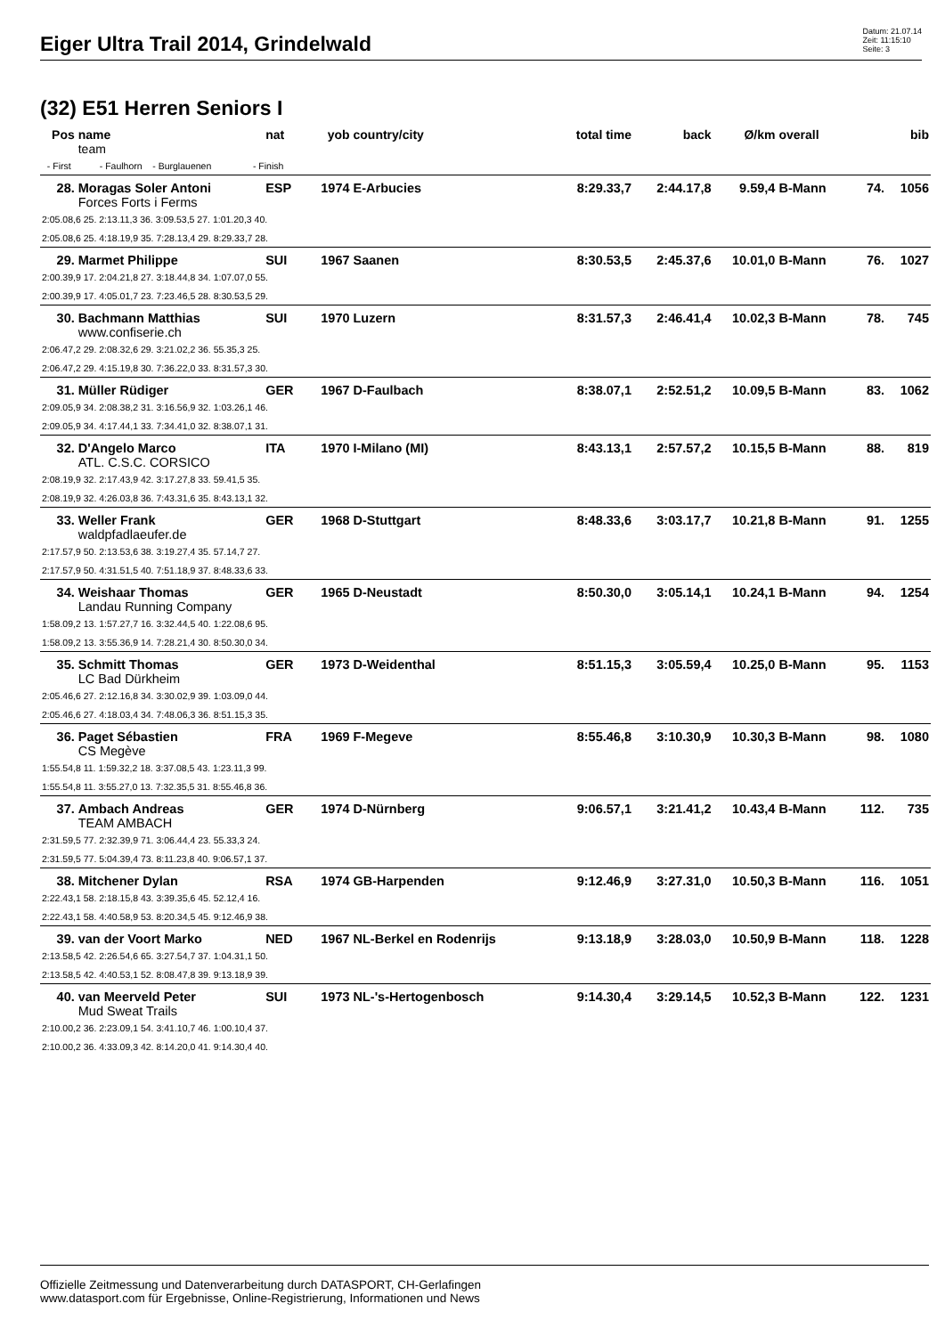Eiger Ultra Trail 2014, Grindelwald
Datum: 21.07.14
Zeit: 11:15:10
Seite: 3
(32) E51 Herren Seniors I
| Pos | name | nat | yob | country/city | total time | back | Ø/km | overall | | bib |
| --- | --- | --- | --- | --- | --- | --- | --- | --- | --- | --- |
| | team | | | | | | | | | |
| - First - Faulhorn - Burglauenen - Finish | | | | | | | | | | |
| 28. | Moragas Soler Antoni | ESP | 1974 | E-Arbucies | 8:29.33,7 | 2:44.17,8 | 9.59,4 | B-Mann | 74. | 1056 |
| | Forces Forts i Ferms | | | | | | | | | |
| 2:05.08,6 25. 2:13.11,3 36. 3:09.53,5 27. 1:01.20,3 40. | | | | | | | | | | |
| 2:05.08,6 25. 4:18.19,9 35. 7:28.13,4 29. 8:29.33,7 28. | | | | | | | | | | |
| 29. | Marmet Philippe | SUI | 1967 | Saanen | 8:30.53,5 | 2:45.37,6 | 10.01,0 | B-Mann | 76. | 1027 |
| 2:00.39,9 17. 2:04.21,8 27. 3:18.44,8 34. 1:07.07,0 55. | | | | | | | | | | |
| 2:00.39,9 17. 4:05.01,7 23. 7:23.46,5 28. 8:30.53,5 29. | | | | | | | | | | |
| 30. | Bachmann Matthias | SUI | 1970 | Luzern | 8:31.57,3 | 2:46.41,4 | 10.02,3 | B-Mann | 78. | 745 |
| | www.confiserie.ch | | | | | | | | | |
| 2:06.47,2 29. 2:08.32,6 29. 3:21.02,2 36. 55.35,3 25. | | | | | | | | | | |
| 2:06.47,2 29. 4:15.19,8 30. 7:36.22,0 33. 8:31.57,3 30. | | | | | | | | | | |
| 31. | Müller Rüdiger | GER | 1967 | D-Faulbach | 8:38.07,1 | 2:52.51,2 | 10.09,5 | B-Mann | 83. | 1062 |
| 2:09.05,9 34. 2:08.38,2 31. 3:16.56,9 32. 1:03.26,1 46. | | | | | | | | | | |
| 2:09.05,9 34. 4:17.44,1 33. 7:34.41,0 32. 8:38.07,1 31. | | | | | | | | | | |
| 32. | D'Angelo Marco | ITA | 1970 | I-Milano (MI) | 8:43.13,1 | 2:57.57,2 | 10.15,5 | B-Mann | 88. | 819 |
| | ATL. C.S.C. CORSICO | | | | | | | | | |
| 2:08.19,9 32. 2:17.43,9 42. 3:17.27,8 33. 59.41,5 35. | | | | | | | | | | |
| 2:08.19,9 32. 4:26.03,8 36. 7:43.31,6 35. 8:43.13,1 32. | | | | | | | | | | |
| 33. | Weller Frank | GER | 1968 | D-Stuttgart | 8:48.33,6 | 3:03.17,7 | 10.21,8 | B-Mann | 91. | 1255 |
| | waldpfadlaeufer.de | | | | | | | | | |
| 2:17.57,9 50. 2:13.53,6 38. 3:19.27,4 35. 57.14,7 27. | | | | | | | | | | |
| 2:17.57,9 50. 4:31.51,5 40. 7:51.18,9 37. 8:48.33,6 33. | | | | | | | | | | |
| 34. | Weishaar Thomas | GER | 1965 | D-Neustadt | 8:50.30,0 | 3:05.14,1 | 10.24,1 | B-Mann | 94. | 1254 |
| | Landau Running Company | | | | | | | | | |
| 1:58.09,2 13. 1:57.27,7 16. 3:32.44,5 40. 1:22.08,6 95. | | | | | | | | | | |
| 1:58.09,2 13. 3:55.36,9 14. 7:28.21,4 30. 8:50.30,0 34. | | | | | | | | | | |
| 35. | Schmitt Thomas | GER | 1973 | D-Weidenthal | 8:51.15,3 | 3:05.59,4 | 10.25,0 | B-Mann | 95. | 1153 |
| | LC Bad Dürkheim | | | | | | | | | |
| 2:05.46,6 27. 2:12.16,8 34. 3:30.02,9 39. 1:03.09,0 44. | | | | | | | | | | |
| 2:05.46,6 27. 4:18.03,4 34. 7:48.06,3 36. 8:51.15,3 35. | | | | | | | | | | |
| 36. | Paget Sébastien | FRA | 1969 | F-Megeve | 8:55.46,8 | 3:10.30,9 | 10.30,3 | B-Mann | 98. | 1080 |
| | CS Megève | | | | | | | | | |
| 1:55.54,8 11. 1:59.32,2 18. 3:37.08,5 43. 1:23.11,3 99. | | | | | | | | | | |
| 1:55.54,8 11. 3:55.27,0 13. 7:32.35,5 31. 8:55.46,8 36. | | | | | | | | | | |
| 37. | Ambach Andreas | GER | 1974 | D-Nürnberg | 9:06.57,1 | 3:21.41,2 | 10.43,4 | B-Mann | 112. | 735 |
| | TEAM AMBACH | | | | | | | | | |
| 2:31.59,5 77. 2:32.39,9 71. 3:06.44,4 23. 55.33,3 24. | | | | | | | | | | |
| 2:31.59,5 77. 5:04.39,4 73. 8:11.23,8 40. 9:06.57,1 37. | | | | | | | | | | |
| 38. | Mitchener Dylan | RSA | 1974 | GB-Harpenden | 9:12.46,9 | 3:27.31,0 | 10.50,3 | B-Mann | 116. | 1051 |
| 2:22.43,1 58. 2:18.15,8 43. 3:39.35,6 45. 52.12,4 16. | | | | | | | | | | |
| 2:22.43,1 58. 4:40.58,9 53. 8:20.34,5 45. 9:12.46,9 38. | | | | | | | | | | |
| 39. | van der Voort Marko | NED | 1967 | NL-Berkel en Rodenrijs | 9:13.18,9 | 3:28.03,0 | 10.50,9 | B-Mann | 118. | 1228 |
| 2:13.58,5 42. 2:26.54,6 65. 3:27.54,7 37. 1:04.31,1 50. | | | | | | | | | | |
| 2:13.58,5 42. 4:40.53,1 52. 8:08.47,8 39. 9:13.18,9 39. | | | | | | | | | | |
| 40. | van Meerveld Peter | SUI | 1973 | NL-'s-Hertogenbosch | 9:14.30,4 | 3:29.14,5 | 10.52,3 | B-Mann | 122. | 1231 |
| | Mud Sweat Trails | | | | | | | | | |
| 2:10.00,2 36. 2:23.09,1 54. 3:41.10,7 46. 1:00.10,4 37. | | | | | | | | | | |
| 2:10.00,2 36. 4:33.09,3 42. 8:14.20,0 41. 9:14.30,4 40. | | | | | | | | | | |
Offizielle Zeitmessung und Datenverarbeitung durch DATASPORT, CH-Gerlafingen
www.datasport.com für Ergebnisse, Online-Registrierung, Informationen und News